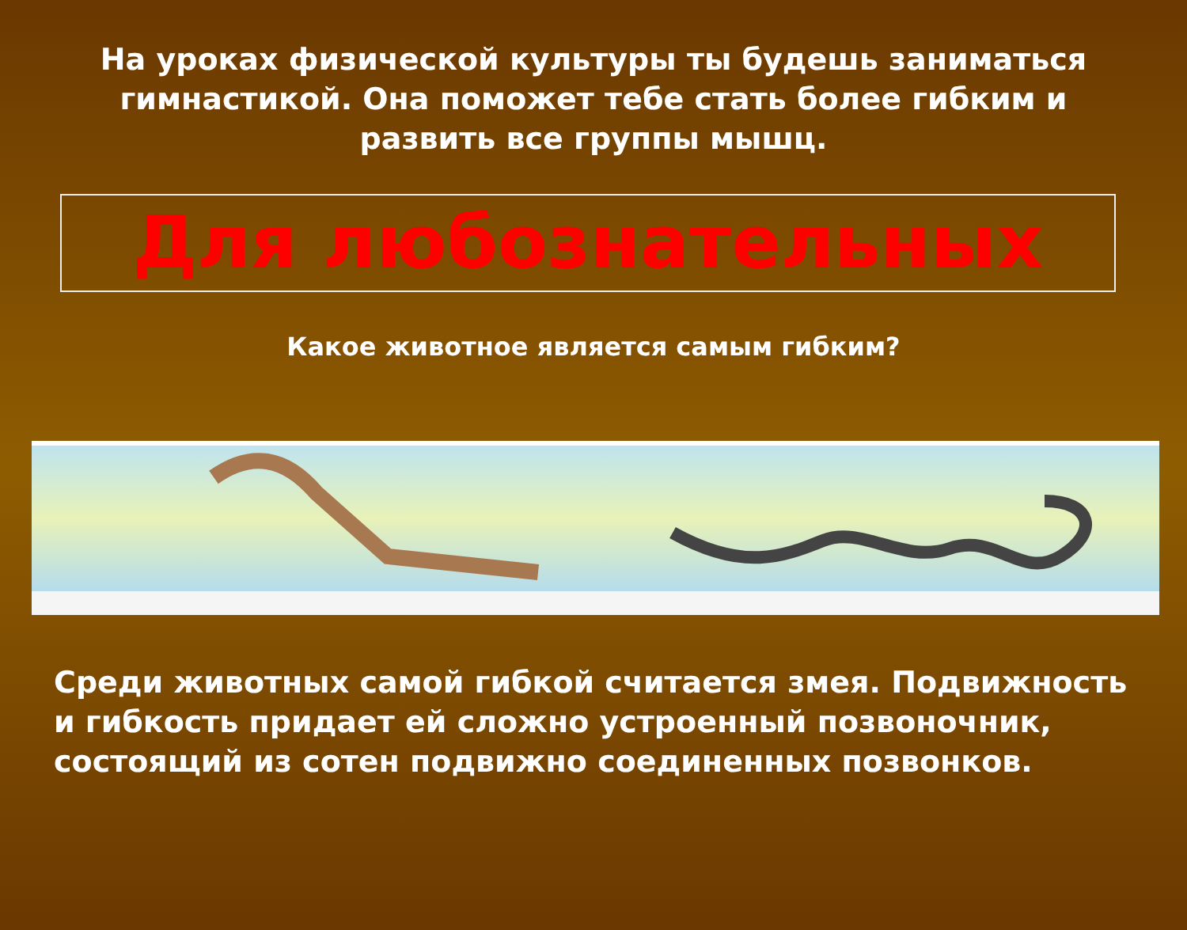На уроках физической культуры ты будешь заниматься гимнастикой. Она поможет тебе стать более гибким и развить все группы мышц.
Для любознательных
Какое животное является самым гибким?
Среди животных самой гибкой считается змея. Подвижность и гибкость придает ей сложно устроенный позвоночник, состоящий из сотен подвижно соединенных позвонков.